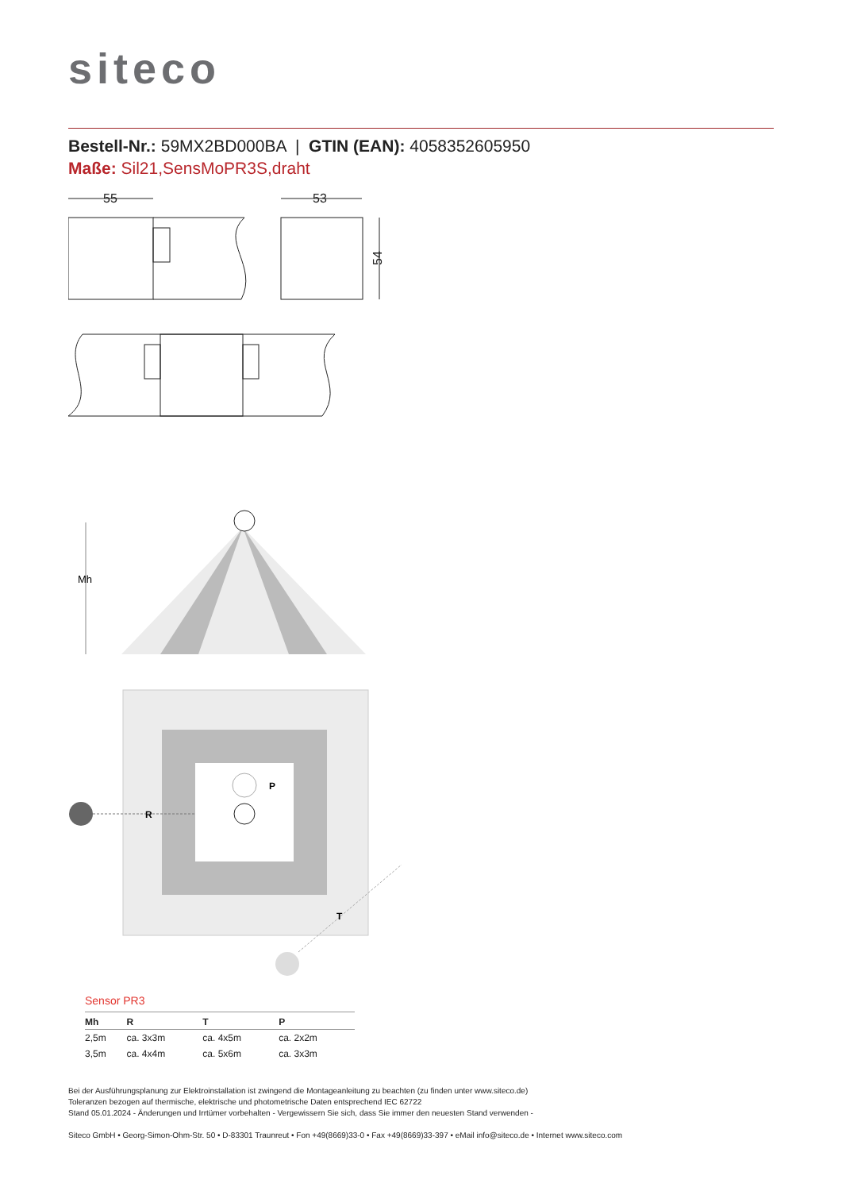siteco
Bestell-Nr.: 59MX2BD000BA | GTIN (EAN): 4058352605950
Maße: Sil21,SensMoPR3S,draht
55
53
54
Mh
P
R
T
Sensor PR3
| Mh | R | T | P |
| --- | --- | --- | --- |
| 2,5m | ca. 3x3m | ca. 4x5m | ca. 2x2m |
| 3,5m | ca. 4x4m | ca. 5x6m | ca. 3x3m |
Bei der Ausführungsplanung zur Elektroinstallation ist zwingend die Montageanleitung zu beachten (zu finden unter www.siteco.de)
Toleranzen bezogen auf thermische, elektrische und photometrische Daten entsprechend IEC 62722
Stand 05.01.2024 - Änderungen und Irrtümer vorbehalten - Vergewissern Sie sich, dass Sie immer den neuesten Stand verwenden -
Siteco GmbH • Georg-Simon-Ohm-Str. 50 • D-83301 Traunreut • Fon +49(8669)33-0 • Fax +49(8669)33-397 • eMail info@siteco.de • Internet www.siteco.com